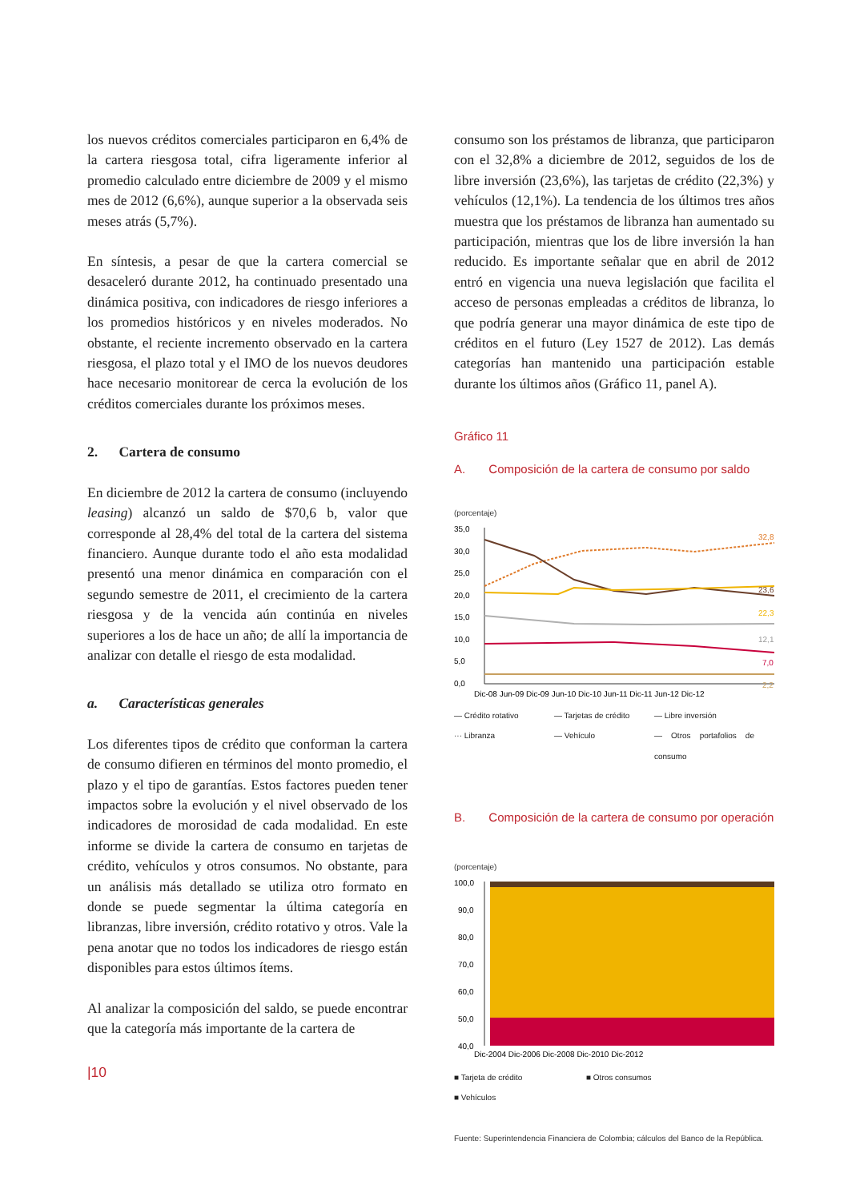los nuevos créditos comerciales participaron en 6,4% de la cartera riesgosa total, cifra ligeramente inferior al promedio calculado entre diciembre de 2009 y el mismo mes de 2012 (6,6%), aunque superior a la observada seis meses atrás (5,7%).
En síntesis, a pesar de que la cartera comercial se desaceleró durante 2012, ha continuado presentado una dinámica positiva, con indicadores de riesgo inferiores a los promedios históricos y en niveles moderados. No obstante, el reciente incremento observado en la cartera riesgosa, el plazo total y el IMO de los nuevos deudores hace necesario monitorear de cerca la evolución de los créditos comerciales durante los próximos meses.
2. Cartera de consumo
En diciembre de 2012 la cartera de consumo (incluyendo leasing) alcanzó un saldo de $70,6 b, valor que corresponde al 28,4% del total de la cartera del sistema financiero. Aunque durante todo el año esta modalidad presentó una menor dinámica en comparación con el segundo semestre de 2011, el crecimiento de la cartera riesgosa y de la vencida aún continúa en niveles superiores a los de hace un año; de allí la importancia de analizar con detalle el riesgo de esta modalidad.
a. Características generales
Los diferentes tipos de crédito que conforman la cartera de consumo difieren en términos del monto promedio, el plazo y el tipo de garantías. Estos factores pueden tener impactos sobre la evolución y el nivel observado de los indicadores de morosidad de cada modalidad. En este informe se divide la cartera de consumo en tarjetas de crédito, vehículos y otros consumos. No obstante, para un análisis más detallado se utiliza otro formato en donde se puede segmentar la última categoría en libranzas, libre inversión, crédito rotativo y otros. Vale la pena anotar que no todos los indicadores de riesgo están disponibles para estos últimos ítems.
Al analizar la composición del saldo, se puede encontrar que la categoría más importante de la cartera de
|10
consumo son los préstamos de libranza, que participaron con el 32,8% a diciembre de 2012, seguidos de los de libre inversión (23,6%), las tarjetas de crédito (22,3%) y vehículos (12,1%). La tendencia de los últimos tres años muestra que los préstamos de libranza han aumentado su participación, mientras que los de libre inversión la han reducido. Es importante señalar que en abril de 2012 entró en vigencia una nueva legislación que facilita el acceso de personas empleadas a créditos de libranza, lo que podría generar una mayor dinámica de este tipo de créditos en el futuro (Ley 1527 de 2012). Las demás categorías han mantenido una participación estable durante los últimos años (Gráfico 11, panel A).
Gráfico 11
A. Composición de la cartera de consumo por saldo
(porcentaje)
35,0
30,0
25,0
20,0
15,0
10,0
5,0
0,0
32,8
23,6
22,3
12,1
7,0
2,2
Dic-08 Jun-09 Dic-09 Jun-10 Dic-10 Jun-11 Dic-11 Jun-12 Dic-12
— Crédito rotativo — Tarjetas de crédito — Libre inversión ··· Libranza — Vehículo — Otros portafolios de consumo
B. Composición de la cartera de consumo por operación
(porcentaje)
100,0
90,0
80,0
70,0
60,0
50,0
40,0
Dic-2004 Dic-2006 Dic-2008 Dic-2010 Dic-2012
■ Tarjeta de crédito ■ Otros consumos ■ Vehículos
Fuente: Superintendencia Financiera de Colombia; cálculos del Banco de la República.